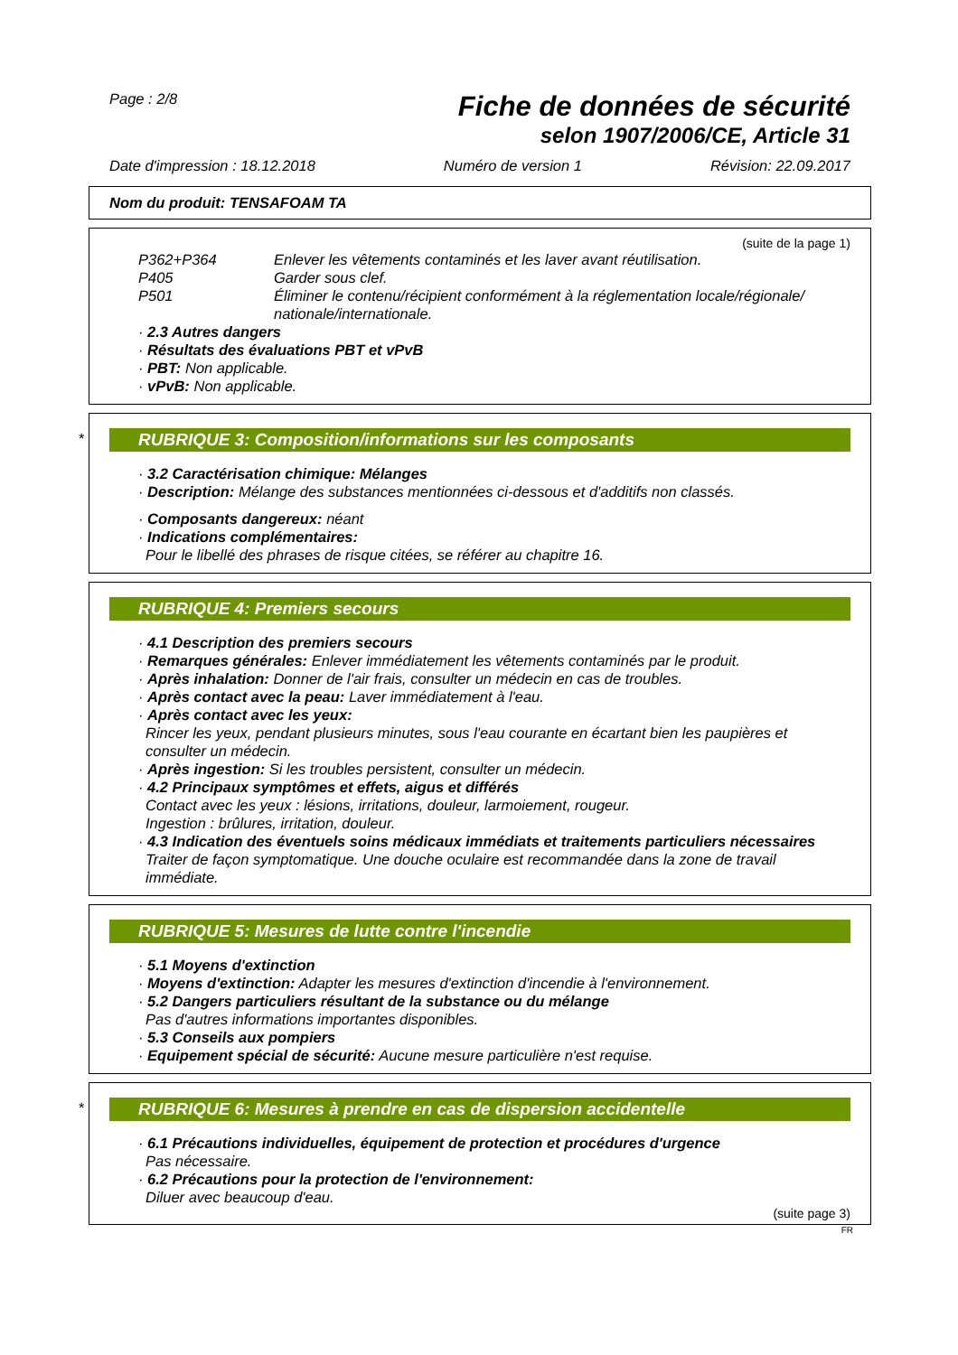Page : 2/8 Fiche de données de sécurité
selon 1907/2006/CE, Article 31
Date d'impression : 18.12.2018 Numéro de version 1 Révision: 22.09.2017
Nom du produit: TENSAFOAM TA
(suite de la page 1)
P362+P364 Enlever les vêtements contaminés et les laver avant réutilisation.
P405 Garder sous clef.
P501 Éliminer le contenu/récipient conformément à la réglementation locale/régionale/ nationale/internationale.
· 2.3 Autres dangers
· Résultats des évaluations PBT et vPvB
· PBT: Non applicable.
· vPvB: Non applicable.
*
RUBRIQUE 3: Composition/informations sur les composants
· 3.2 Caractérisation chimique: Mélanges
· Description: Mélange des substances mentionnées ci-dessous et d'additifs non classés.
· Composants dangereux: néant
· Indications complémentaires:
Pour le libellé des phrases de risque citées, se référer au chapitre 16.
RUBRIQUE 4: Premiers secours
· 4.1 Description des premiers secours
· Remarques générales: Enlever immédiatement les vêtements contaminés par le produit.
· Après inhalation: Donner de l'air frais, consulter un médecin en cas de troubles.
· Après contact avec la peau: Laver immédiatement à l'eau.
· Après contact avec les yeux:
Rincer les yeux, pendant plusieurs minutes, sous l'eau courante en écartant bien les paupières et consulter un médecin.
· Après ingestion: Si les troubles persistent, consulter un médecin.
· 4.2 Principaux symptômes et effets, aigus et différés
Contact avec les yeux : lésions, irritations, douleur, larmoiement, rougeur.
Ingestion : brûlures, irritation, douleur.
· 4.3 Indication des éventuels soins médicaux immédiats et traitements particuliers nécessaires
Traiter de façon symptomatique. Une douche oculaire est recommandée dans la zone de travail immédiate.
RUBRIQUE 5: Mesures de lutte contre l'incendie
· 5.1 Moyens d'extinction
· Moyens d'extinction: Adapter les mesures d'extinction d'incendie à l'environnement.
· 5.2 Dangers particuliers résultant de la substance ou du mélange
Pas d'autres informations importantes disponibles.
· 5.3 Conseils aux pompiers
· Equipement spécial de sécurité: Aucune mesure particulière n'est requise.
*
RUBRIQUE 6: Mesures à prendre en cas de dispersion accidentelle
· 6.1 Précautions individuelles, équipement de protection et procédures d'urgence
Pas nécessaire.
· 6.2 Précautions pour la protection de l'environnement:
Diluer avec beaucoup d'eau.
(suite page 3)
FR